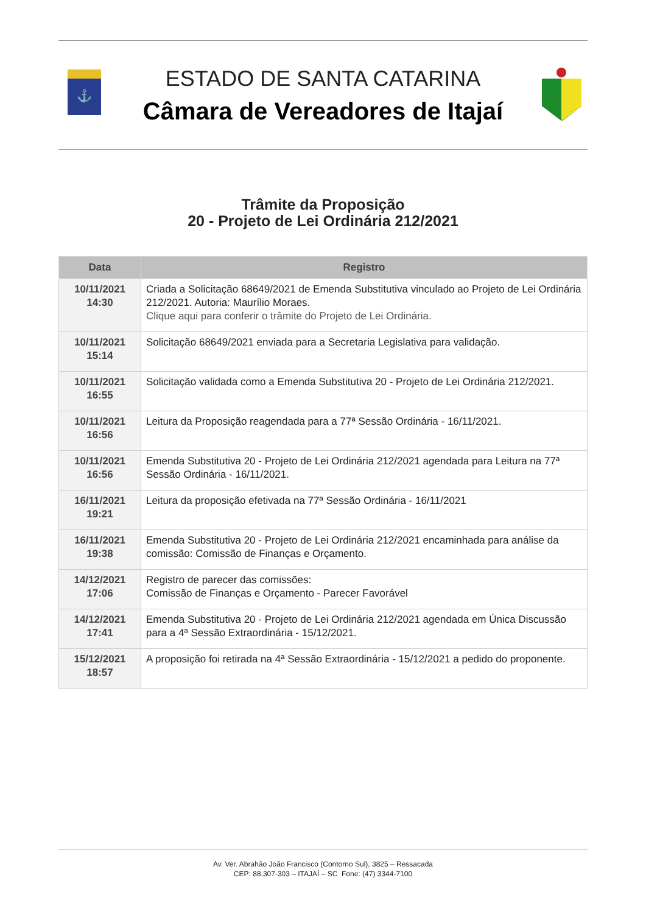⚓
ESTADO DE SANTA CATARINA
Câmara de Vereadores de Itajaí
Trâmite da Proposição
20 - Projeto de Lei Ordinária 212/2021
| Data | Registro |
| --- | --- |
| 10/11/2021 14:30 | Criada a Solicitação 68649/2021 de Emenda Substitutiva vinculado ao Projeto de Lei Ordinária 212/2021. Autoria: Maurílio Moraes. Clique aqui para conferir o trâmite do Projeto de Lei Ordinária. |
| 10/11/2021 15:14 | Solicitação 68649/2021 enviada para a Secretaria Legislativa para validação. |
| 10/11/2021 16:55 | Solicitação validada como a Emenda Substitutiva 20 - Projeto de Lei Ordinária 212/2021. |
| 10/11/2021 16:56 | Leitura da Proposição reagendada para a 77ª Sessão Ordinária - 16/11/2021. |
| 10/11/2021 16:56 | Emenda Substitutiva 20 - Projeto de Lei Ordinária 212/2021 agendada para Leitura na 77ª Sessão Ordinária - 16/11/2021. |
| 16/11/2021 19:21 | Leitura da proposição efetivada na 77ª Sessão Ordinária - 16/11/2021 |
| 16/11/2021 19:38 | Emenda Substitutiva 20 - Projeto de Lei Ordinária 212/2021 encaminhada para análise da comissão: Comissão de Finanças e Orçamento. |
| 14/12/2021 17:06 | Registro de parecer das comissões: Comissão de Finanças e Orçamento - Parecer Favorável |
| 14/12/2021 17:41 | Emenda Substitutiva 20 - Projeto de Lei Ordinária 212/2021 agendada em Única Discussão para a 4ª Sessão Extraordinária - 15/12/2021. |
| 15/12/2021 18:57 | A proposição foi retirada na 4ª Sessão Extraordinária - 15/12/2021 a pedido do proponente. |
Av. Ver. Abrahão João Francisco (Contorno Sul), 3825 – Ressacada
CEP: 88.307-303 – ITAJAÍ – SC Fone: (47) 3344-7100